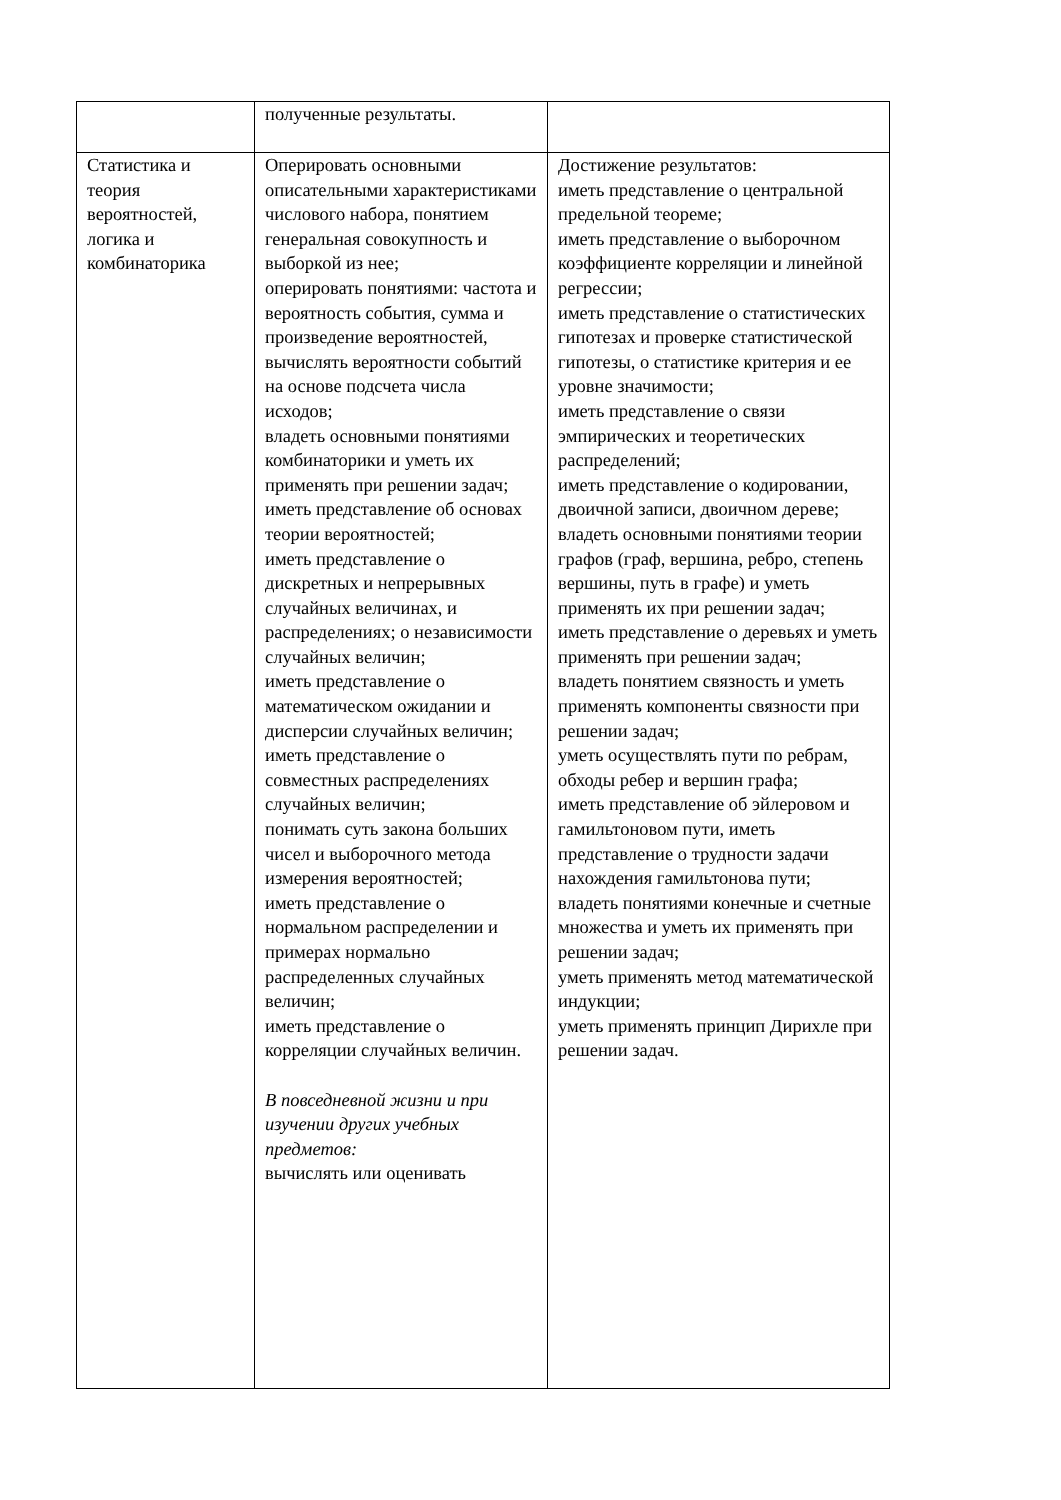| | полученные результаты. | |
| Статистика и теория вероятностей, логика и комбинаторика | Оперировать основными описательными характеристиками числового набора, понятием генеральная совокупность и выборкой из нее; оперировать понятиями: частота и вероятность события, сумма и произведение вероятностей, вычислять вероятности событий на основе подсчета числа исходов; владеть основными понятиями комбинаторики и уметь их применять при решении задач; иметь представление об основах теории вероятностей; иметь представление о дискретных и непрерывных случайных величинах, и распределениях; о независимости случайных величин; иметь представление о математическом ожидании и дисперсии случайных величин; иметь представление о совместных распределениях случайных величин; понимать суть закона больших чисел и выборочного метода измерения вероятностей; иметь представление о нормальном распределении и примерах нормально распределенных случайных величин; иметь представление о корреляции случайных величин. В повседневной жизни и при изучении других учебных предметов: вычислять или оценивать | Достижение результатов: иметь представление о центральной предельной теореме; иметь представление о выборочном коэффициенте корреляции и линейной регрессии; иметь представление о статистических гипотезах и проверке статистической гипотезы, о статистике критерия и ее уровне значимости; иметь представление о связи эмпирических и теоретических распределений; иметь представление о кодировании, двоичной записи, двоичном дереве; владеть основными понятиями теории графов (граф, вершина, ребро, степень вершины, путь в графе) и уметь применять их при решении задач; иметь представление о деревьях и уметь применять при решении задач; владеть понятием связность и уметь применять компоненты связности при решении задач; уметь осуществлять пути по ребрам, обходы ребер и вершин графа; иметь представление об эйлеровом и гамильтоновом пути, иметь представление о трудности задачи нахождения гамильтонова пути; владеть понятиями конечные и счетные множества и уметь их применять при решении задач; уметь применять метод математической индукции; уметь применять принцип Дирихле при решении задач. |